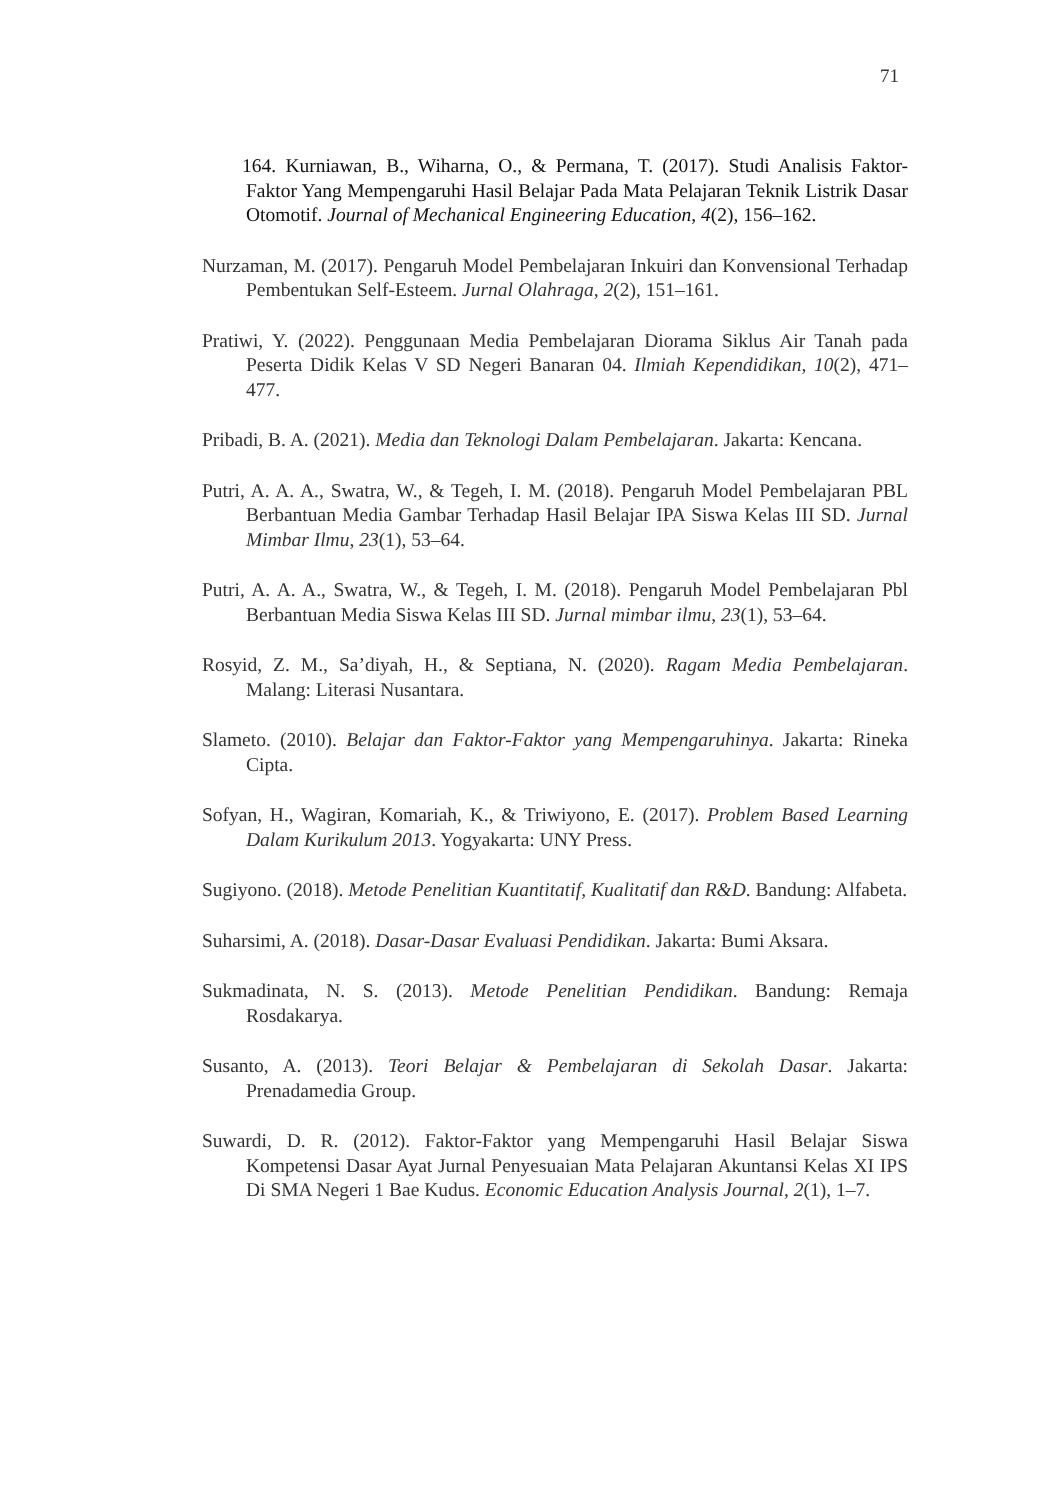71
164. Kurniawan, B., Wiharna, O., & Permana, T. (2017). Studi Analisis Faktor-Faktor Yang Mempengaruhi Hasil Belajar Pada Mata Pelajaran Teknik Listrik Dasar Otomotif. Journal of Mechanical Engineering Education, 4(2), 156–162.
Nurzaman, M. (2017). Pengaruh Model Pembelajaran Inkuiri dan Konvensional Terhadap Pembentukan Self-Esteem. Jurnal Olahraga, 2(2), 151–161.
Pratiwi, Y. (2022). Penggunaan Media Pembelajaran Diorama Siklus Air Tanah pada Peserta Didik Kelas V SD Negeri Banaran 04. Ilmiah Kependidikan, 10(2), 471–477.
Pribadi, B. A. (2021). Media dan Teknologi Dalam Pembelajaran. Jakarta: Kencana.
Putri, A. A. A., Swatra, W., & Tegeh, I. M. (2018). Pengaruh Model Pembelajaran PBL Berbantuan Media Gambar Terhadap Hasil Belajar IPA Siswa Kelas III SD. Jurnal Mimbar Ilmu, 23(1), 53–64.
Putri, A. A. A., Swatra, W., & Tegeh, I. M. (2018). Pengaruh Model Pembelajaran Pbl Berbantuan Media Siswa Kelas III SD. Jurnal mimbar ilmu, 23(1), 53–64.
Rosyid, Z. M., Sa’diyah, H., & Septiana, N. (2020). Ragam Media Pembelajaran. Malang: Literasi Nusantara.
Slameto. (2010). Belajar dan Faktor-Faktor yang Mempengaruhinya. Jakarta: Rineka Cipta.
Sofyan, H., Wagiran, Komariah, K., & Triwiyono, E. (2017). Problem Based Learning Dalam Kurikulum 2013. Yogyakarta: UNY Press.
Sugiyono. (2018). Metode Penelitian Kuantitatif, Kualitatif dan R&D. Bandung: Alfabeta.
Suharsimi, A. (2018). Dasar-Dasar Evaluasi Pendidikan. Jakarta: Bumi Aksara.
Sukmadinata, N. S. (2013). Metode Penelitian Pendidikan. Bandung: Remaja Rosdakarya.
Susanto, A. (2013). Teori Belajar & Pembelajaran di Sekolah Dasar. Jakarta: Prenadamedia Group.
Suwardi, D. R. (2012). Faktor-Faktor yang Mempengaruhi Hasil Belajar Siswa Kompetensi Dasar Ayat Jurnal Penyesuaian Mata Pelajaran Akuntansi Kelas XI IPS Di SMA Negeri 1 Bae Kudus. Economic Education Analysis Journal, 2(1), 1–7.